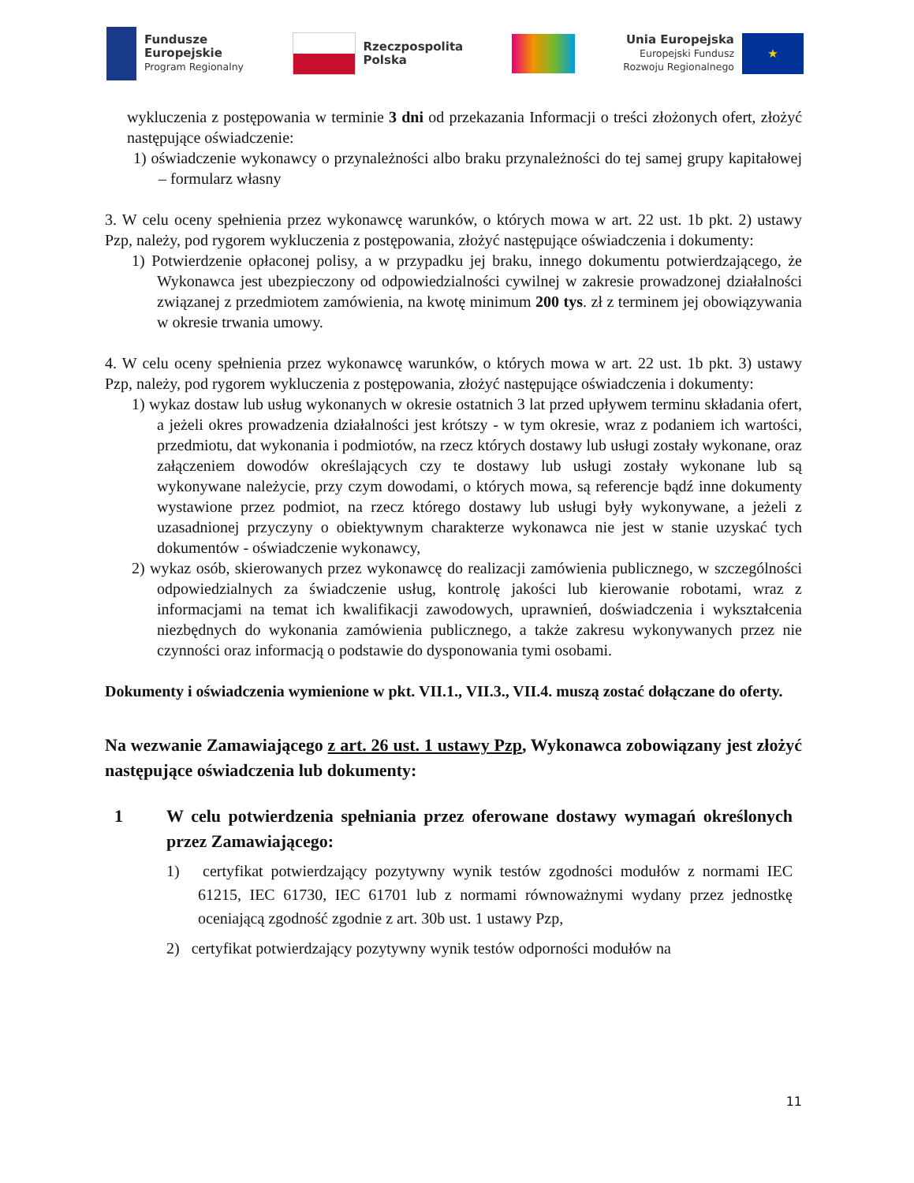Fundusze
Europejskie
Program Regionalny
Rzeczpospolita
Polska
Unia Europejska
Europejski Fundusz
Rozwoju Regionalnego
★
wykluczenia z postępowania w terminie 3 dni od przekazania Informacji o treści złożonych ofert, złożyć następujące oświadczenie:
1) oświadczenie wykonawcy o przynależności albo braku przynależności do tej samej grupy kapitałowej – formularz własny
3. W celu oceny spełnienia przez wykonawcę warunków, o których mowa w art. 22 ust. 1b pkt. 2) ustawy Pzp, należy, pod rygorem wykluczenia z postępowania, złożyć następujące oświadczenia i dokumenty:
1) Potwierdzenie opłaconej polisy, a w przypadku jej braku, innego dokumentu potwierdzającego, że Wykonawca jest ubezpieczony od odpowiedzialności cywilnej w zakresie prowadzonej działalności związanej z przedmiotem zamówienia, na kwotę minimum 200 tys. zł z terminem jej obowiązywania w okresie trwania umowy.
4. W celu oceny spełnienia przez wykonawcę warunków, o których mowa w art. 22 ust. 1b pkt. 3) ustawy Pzp, należy, pod rygorem wykluczenia z postępowania, złożyć następujące oświadczenia i dokumenty:
1) wykaz dostaw lub usług wykonanych w okresie ostatnich 3 lat przed upływem terminu składania ofert, a jeżeli okres prowadzenia działalności jest krótszy - w tym okresie, wraz z podaniem ich wartości, przedmiotu, dat wykonania i podmiotów, na rzecz których dostawy lub usługi zostały wykonane, oraz załączeniem dowodów określających czy te dostawy lub usługi zostały wykonane lub są wykonywane należycie, przy czym dowodami, o których mowa, są referencje bądź inne dokumenty wystawione przez podmiot, na rzecz którego dostawy lub usługi były wykonywane, a jeżeli z uzasadnionej przyczyny o obiektywnym charakterze wykonawca nie jest w stanie uzyskać tych dokumentów - oświadczenie wykonawcy,
2) wykaz osób, skierowanych przez wykonawcę do realizacji zamówienia publicznego, w szczególności odpowiedzialnych za świadczenie usług, kontrolę jakości lub kierowanie robotami, wraz z informacjami na temat ich kwalifikacji zawodowych, uprawnień, doświadczenia i wykształcenia niezbędnych do wykonania zamówienia publicznego, a także zakresu wykonywanych przez nie czynności oraz informacją o podstawie do dysponowania tymi osobami.
Dokumenty i oświadczenia wymienione w pkt. VII.1., VII.3., VII.4. muszą zostać dołączane do oferty.
Na wezwanie Zamawiającego z art. 26 ust. 1 ustawy Pzp, Wykonawca zobowiązany jest złożyć następujące oświadczenia lub dokumenty:
1 W celu potwierdzenia spełniania przez oferowane dostawy wymagań określonych przez Zamawiającego:
1) certyfikat potwierdzający pozytywny wynik testów zgodności modułów z normami IEC 61215, IEC 61730, IEC 61701 lub z normami równoważnymi wydany przez jednostkę oceniającą zgodność zgodnie z art. 30b ust. 1 ustawy Pzp,
2) certyfikat potwierdzający pozytywny wynik testów odporności modułów na
11